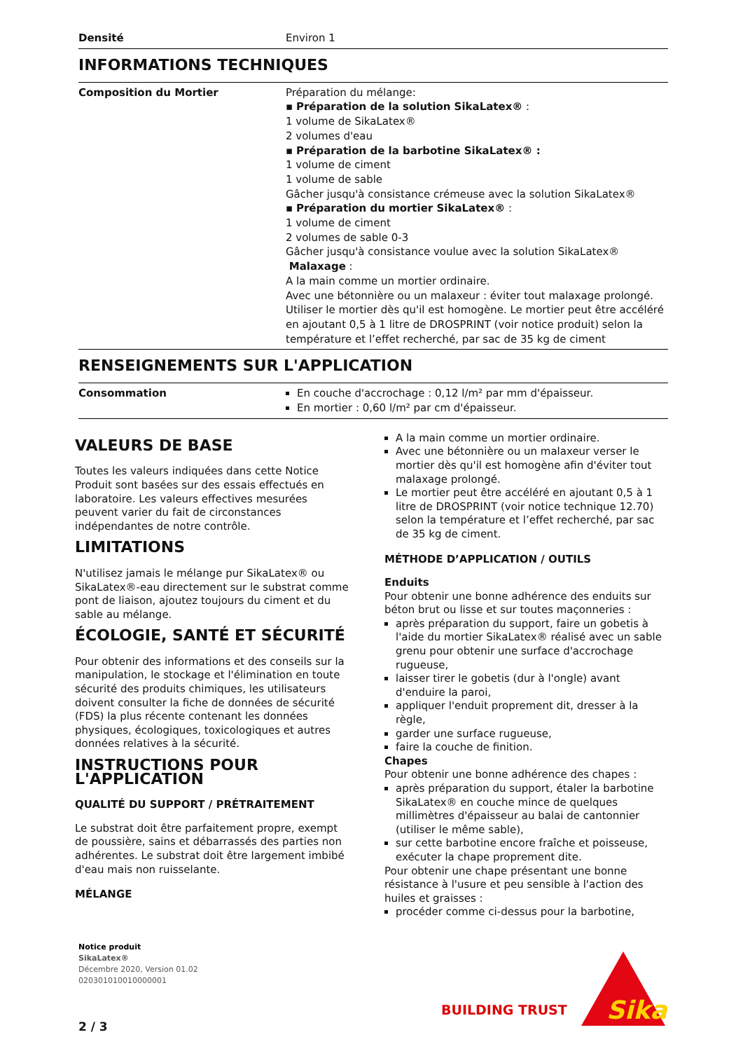| Densité | Environ 1 |
INFORMATIONS TECHNIQUES
| Composition du Mortier | Préparation du mélange: ▪ Préparation de la solution SikaLatex® : 1 volume de SikaLatex® 2 volumes d'eau ▪ Préparation de la barbotine SikaLatex® : 1 volume de ciment 1 volume de sable Gâcher jusqu'à consistance crémeuse avec la solution SikaLatex® ▪ Préparation du mortier SikaLatex® : 1 volume de ciment 2 volumes de sable 0-3 Gâcher jusqu'à consistance voulue avec la solution SikaLatex® Malaxage : A la main comme un mortier ordinaire. Avec une bétonnière ou un malaxeur : éviter tout malaxage prolongé. Utiliser le mortier dès qu'il est homogène. Le mortier peut être accéléré en ajoutant 0,5 à 1 litre de DROSPRINT (voir notice produit) selon la température et l’effet recherché, par sac de 35 kg de ciment |
RENSEIGNEMENTS SUR L'APPLICATION
| Consommation | En couche d'accrochage : 0,12 l/m² par mm d'épaisseur. En mortier : 0,60 l/m² par cm d'épaisseur. |
VALEURS DE BASE
Toutes les valeurs indiquées dans cette Notice Produit sont basées sur des essais effectués en laboratoire. Les valeurs effectives mesurées peuvent varier du fait de circonstances indépendantes de notre contrôle.
LIMITATIONS
N'utilisez jamais le mélange pur SikaLatex® ou SikaLatex®-eau directement sur le substrat comme pont de liaison, ajoutez toujours du ciment et du sable au mélange.
ÉCOLOGIE, SANTÉ ET SÉCURITÉ
Pour obtenir des informations et des conseils sur la manipulation, le stockage et l'élimination en toute sécurité des produits chimiques, les utilisateurs doivent consulter la fiche de données de sécurité (FDS) la plus récente contenant les données physiques, écologiques, toxicologiques et autres données relatives à la sécurité.
INSTRUCTIONS POUR L'APPLICATION
QUALITÉ DU SUPPORT / PRÉTRAITEMENT
Le substrat doit être parfaitement propre, exempt de poussière, sains et débarrassés des parties non adhérentes. Le substrat doit être largement imbibé d'eau mais non ruisselante.
MÉLANGE
A la main comme un mortier ordinaire.
Avec une bétonnière ou un malaxeur verser le mortier dès qu'il est homogène afin d'éviter tout malaxage prolongé.
Le mortier peut être accéléré en ajoutant 0,5 à 1 litre de DROSPRINT (voir notice technique 12.70) selon la température et l’effet recherché, par sac de 35 kg de ciment.
MÉTHODE D’APPLICATION / OUTILS
Enduits
Pour obtenir une bonne adhérence des enduits sur béton brut ou lisse et sur toutes maçonneries :
après préparation du support, faire un gobetis à l'aide du mortier SikaLatex® réalisé avec un sable grenu pour obtenir une surface d'accrochage rugueuse,
laisser tirer le gobetis (dur à l'ongle) avant d'enduire la paroi,
appliquer l'enduit proprement dit, dresser à la règle,
garder une surface rugueuse,
faire la couche de finition.
Chapes
Pour obtenir une bonne adhérence des chapes :
après préparation du support, étaler la barbotine SikaLatex® en couche mince de quelques millimètres d'épaisseur au balai de cantonnier (utiliser le même sable),
sur cette barbotine encore fraîche et poisseuse, exécuter la chape proprement dite.
Pour obtenir une chape présentant une bonne résistance à l'usure et peu sensible à l'action des huiles et graisses :
procéder comme ci-dessus pour la barbotine,
Notice produit
SikaLatex®
Décembre 2020, Version 01.02
020301010010000001
BUILDING TRUST
Sika
2 / 3